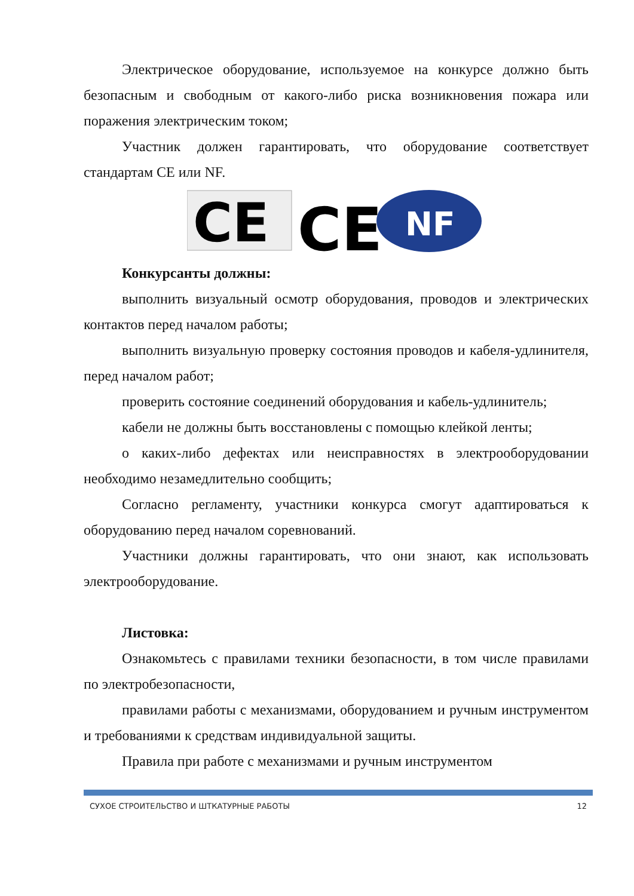Электрическое оборудование, используемое на конкурсе должно быть безопасным и свободным от какого-либо риска возникновения пожара или поражения электрическим током;
Участник должен гарантировать, что оборудование соответствует стандартам CE или NF.
CE
CE
NF
Конкурсанты должны:
выполнить визуальный осмотр оборудования, проводов и электрических контактов перед началом работы;
выполнить визуальную проверку состояния проводов и кабеля-удлинителя, перед началом работ;
проверить состояние соединений оборудования и кабель-удлинитель;
кабели не должны быть восстановлены с помощью клейкой ленты;
о каких-либо дефектах или неисправностях в электрооборудовании необходимо незамедлительно сообщить;
Согласно регламенту, участники конкурса смогут адаптироваться к оборудованию перед началом соревнований.
Участники должны гарантировать, что они знают, как использовать электрооборудование.
Листовка:
Ознакомьтесь с правилами техники безопасности, в том числе правилами по электробезопасности,
правилами работы с механизмами, оборудованием и ручным инструментом и требованиями к средствам индивидуальной защиты.
Правила при работе с механизмами и ручным инструментом
СУХОЕ СТРОИТЕЛЬСТВО И ШТКАТУРНЫЕ РАБОТЫ 12